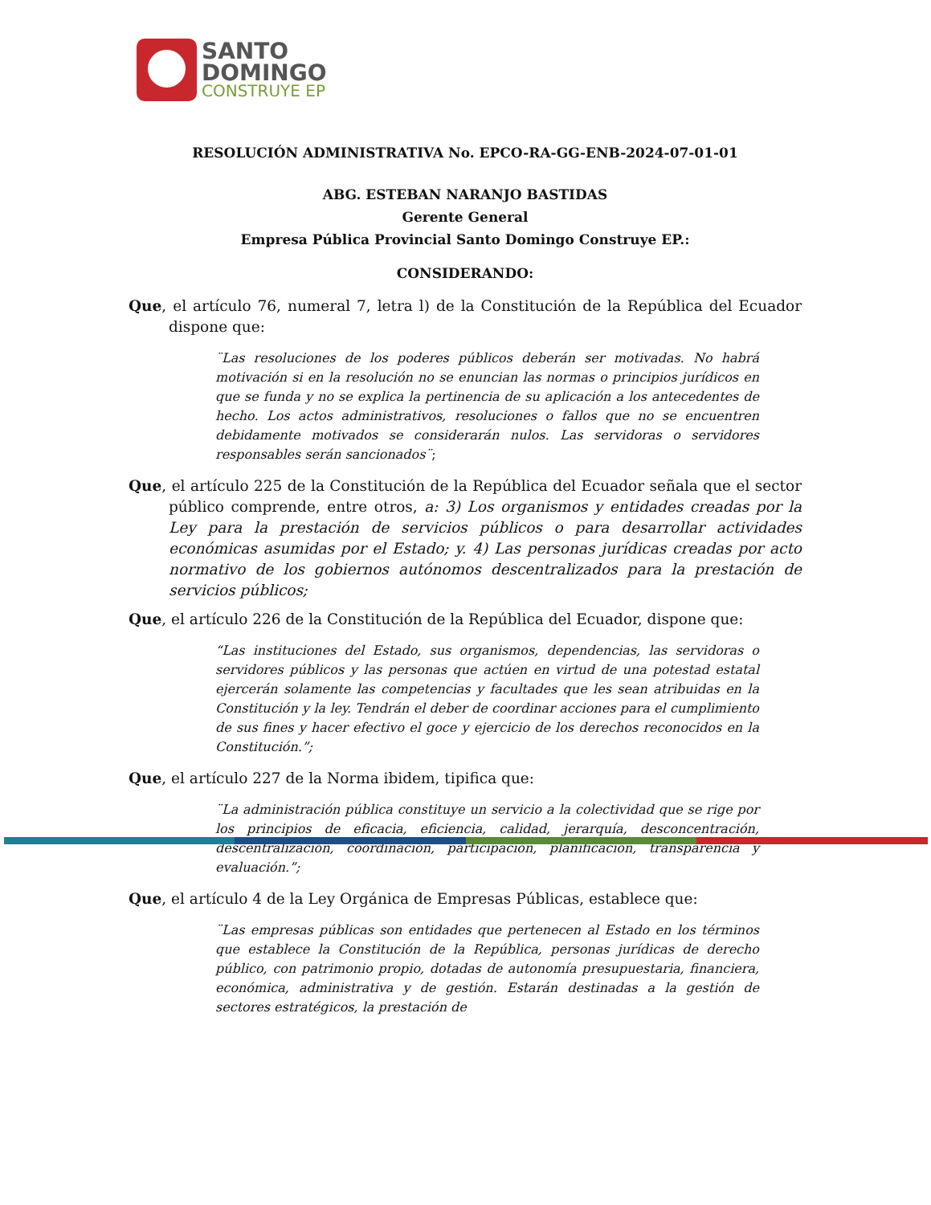SANTO
DOMINGO
CONSTRUYE EP
RESOLUCIÓN ADMINISTRATIVA No. EPCO-RA-GG-ENB-2024-07-01-01
ABG. ESTEBAN NARANJO BASTIDAS
Gerente General
Empresa Pública Provincial Santo Domingo Construye EP.:
CONSIDERANDO:
Que, el artículo 76, numeral 7, letra l) de la Constitución de la República del Ecuador dispone que:
¨Las resoluciones de los poderes públicos deberán ser motivadas. No habrá motivación si en la resolución no se enuncian las normas o principios jurídicos en que se funda y no se explica la pertinencia de su aplicación a los antecedentes de hecho. Los actos administrativos, resoluciones o fallos que no se encuentren debidamente motivados se considerarán nulos. Las servidoras o servidores responsables serán sancionados¨;
Que, el artículo 225 de la Constitución de la República del Ecuador señala que el sector público comprende, entre otros, a: 3) Los organismos y entidades creadas por la Ley para la prestación de servicios públicos o para desarrollar actividades económicas asumidas por el Estado; y. 4) Las personas jurídicas creadas por acto normativo de los gobiernos autónomos descentralizados para la prestación de servicios públicos;
Que, el artículo 226 de la Constitución de la República del Ecuador, dispone que:
“Las instituciones del Estado, sus organismos, dependencias, las servidoras o servidores públicos y las personas que actúen en virtud de una potestad estatal ejercerán solamente las competencias y facultades que les sean atribuidas en la Constitución y la ley. Tendrán el deber de coordinar acciones para el cumplimiento de sus fines y hacer efectivo el goce y ejercicio de los derechos reconocidos en la Constitución.”;
Que, el artículo 227 de la Norma ibidem, tipifica que:
¨La administración pública constituye un servicio a la colectividad que se rige por los principios de eficacia, eficiencia, calidad, jerarquía, desconcentración, descentralización, coordinación, participación, planificación, transparencia y evaluación.”;
Que, el artículo 4 de la Ley Orgánica de Empresas Públicas, establece que:
¨Las empresas públicas son entidades que pertenecen al Estado en los términos que establece la Constitución de la República, personas jurídicas de derecho público, con patrimonio propio, dotadas de autonomía presupuestaria, financiera, económica, administrativa y de gestión. Estarán destinadas a la gestión de sectores estratégicos, la prestación de